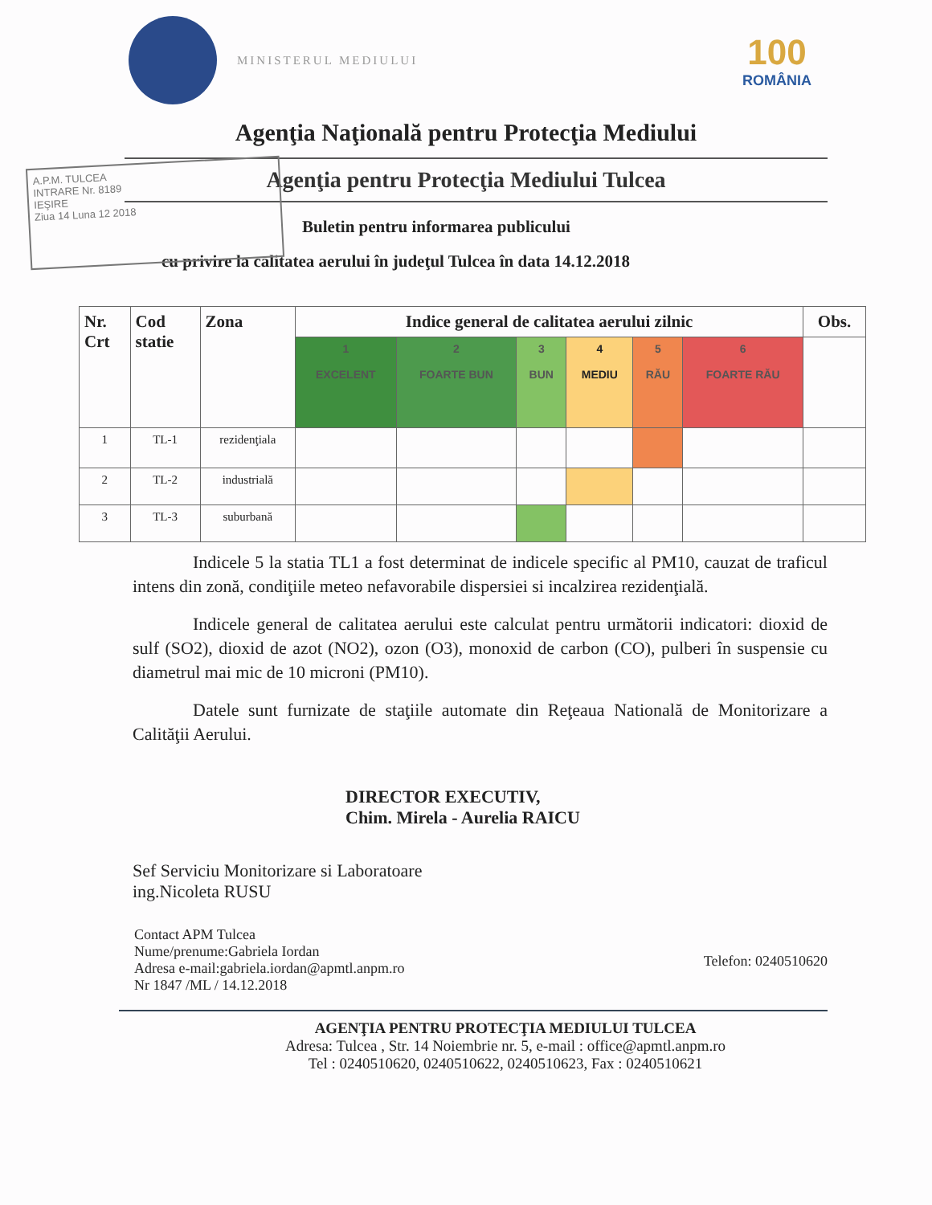MINISTERUL MEDIULUI
100
ROMÂNIA
Agenţia Naţională pentru Protecţia Mediului
Agenţia pentru Protecţia Mediului Tulcea
A.P.M. TULCEA
INTRARE Nr. 8189
IEŞIRE
Ziua 14 Luna 12 2018
Buletin pentru informarea publicului
cu privire la calitatea aerului în judeţul Tulcea în data 14.12.2018
| Nr. Crt | Cod statie | Zona | Indice general de calitatea aerului zilnic | | | | | | Obs. |
| --- | --- | --- | --- | --- | --- | --- | --- | --- | --- |
| | | | 1 EXCELENT | 2 FOARTE BUN | 3 BUN | 4 MEDIU | 5 RĂU | 6 FOARTE RĂU | |
| 1 | TL-1 | rezidenţiala | | | | | | | |
| 2 | TL-2 | industrială | | | | | | | |
| 3 | TL-3 | suburbană | | | | | | | |
Indicele 5 la statia TL1 a fost determinat de indicele specific al PM10, cauzat de traficul intens din zonă, condiţiile meteo nefavorabile dispersiei si incalzirea rezidenţială.
Indicele general de calitatea aerului este calculat pentru următorii indicatori: dioxid de sulf (SO2), dioxid de azot (NO2), ozon (O3), monoxid de carbon (CO), pulberi în suspensie cu diametrul mai mic de 10 microni (PM10).
Datele sunt furnizate de staţiile automate din Reţeaua Natională de Monitorizare a Calităţii Aerului.
DIRECTOR EXECUTIV,
Chim. Mirela - Aurelia RAICU
Sef Serviciu Monitorizare si Laboratoare
ing.Nicoleta RUSU
Contact APM Tulcea
Nume/prenume:Gabriela Iordan
Adresa e-mail:gabriela.iordan@apmtl.anpm.ro
Nr 1847 /ML / 14.12.2018
Telefon: 0240510620
AGENŢIA PENTRU PROTECŢIA MEDIULUI TULCEA
Adresa: Tulcea , Str. 14 Noiembrie nr. 5, e-mail : office@apmtl.anpm.ro
Tel : 0240510620, 0240510622, 0240510623, Fax : 0240510621